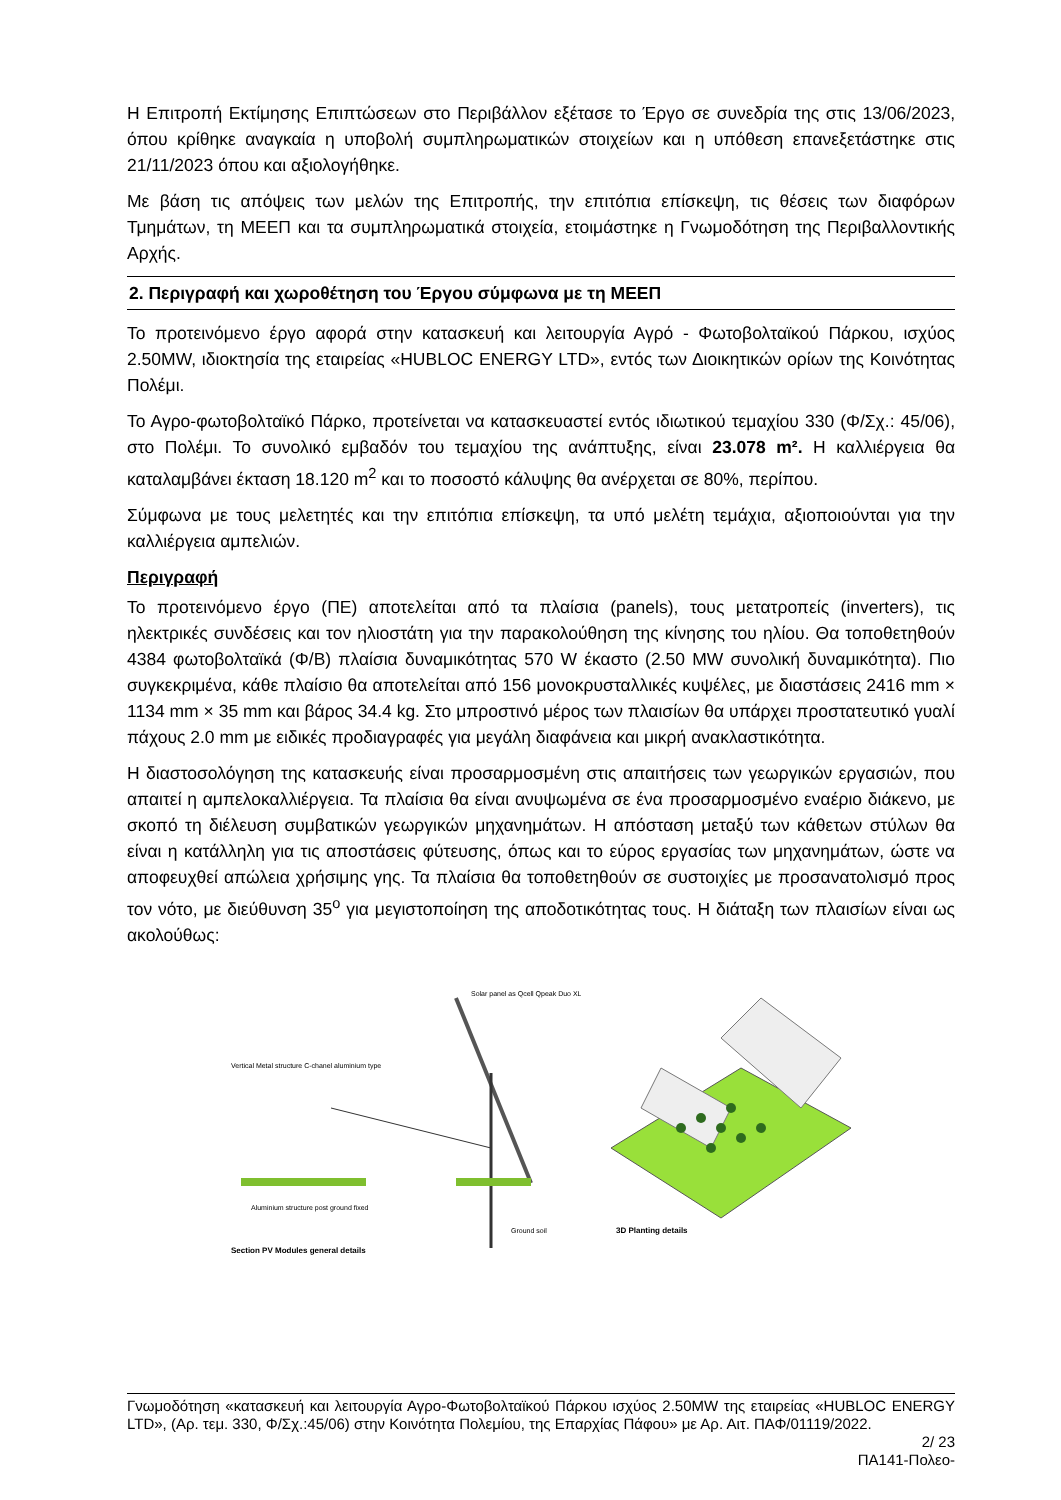Η Επιτροπή Εκτίμησης Επιπτώσεων στο Περιβάλλον εξέτασε το Έργο σε συνεδρία της στις 13/06/2023, όπου κρίθηκε αναγκαία η υποβολή συμπληρωματικών στοιχείων και η υπόθεση επανεξετάστηκε στις 21/11/2023 όπου και αξιολογήθηκε.
Με βάση τις απόψεις των μελών της Επιτροπής, την επιτόπια επίσκεψη, τις θέσεις των διαφόρων Τμημάτων, τη ΜΕΕΠ και τα συμπληρωματικά στοιχεία, ετοιμάστηκε η Γνωμοδότηση της Περιβαλλοντικής Αρχής.
2. Περιγραφή και χωροθέτηση του Έργου σύμφωνα με τη ΜΕΕΠ
Το προτεινόμενο έργο αφορά στην κατασκευή και λειτουργία Αγρό - Φωτοβολταϊκού Πάρκου, ισχύος 2.50MW, ιδιοκτησία της εταιρείας «HUBLOC ENERGY LTD», εντός των Διοικητικών ορίων της Κοινότητας Πολέμι.
Το Αγρο-φωτοβολταϊκό Πάρκο, προτείνεται να κατασκευαστεί εντός ιδιωτικού τεμαχίου 330 (Φ/Σχ.: 45/06), στο Πολέμι. Το συνολικό εμβαδόν του τεμαχίου της ανάπτυξης, είναι 23.078 m². Η καλλιέργεια θα καταλαμβάνει έκταση 18.120 m<sup>2</sup> και το ποσοστό κάλυψης θα ανέρχεται σε 80%, περίπου.
Σύμφωνα με τους μελετητές και την επιτόπια επίσκεψη, τα υπό μελέτη τεμάχια, αξιοποιούνται για την καλλιέργεια αμπελιών.
Περιγραφή
Το προτεινόμενο έργο (ΠΕ) αποτελείται από τα πλαίσια (panels), τους μετατροπείς (inverters), τις ηλεκτρικές συνδέσεις και τον ηλιοστάτη για την παρακολούθηση της κίνησης του ηλίου. Θα τοποθετηθούν 4384 φωτοβολταϊκά (Φ/Β) πλαίσια δυναμικότητας 570 W έκαστο (2.50 MW συνολική δυναμικότητα). Πιο συγκεκριμένα, κάθε πλαίσιο θα αποτελείται από 156 μονοκρυσταλλικές κυψέλες, με διαστάσεις 2416 mm × 1134 mm × 35 mm και βάρος 34.4 kg. Στο μπροστινό μέρος των πλαισίων θα υπάρχει προστατευτικό γυαλί πάχους 2.0 mm με ειδικές προδιαγραφές για μεγάλη διαφάνεια και μικρή ανακλαστικότητα.
Η διαστοσολόγηση της κατασκευής είναι προσαρμοσμένη στις απαιτήσεις των γεωργικών εργασιών, που απαιτεί η αμπελοκαλλιέργεια. Τα πλαίσια θα είναι ανυψωμένα σε ένα προσαρμοσμένο εναέριο διάκενο, με σκοπό τη διέλευση συμβατικών γεωργικών μηχανημάτων. Η απόσταση μεταξύ των κάθετων στύλων θα είναι η κατάλληλη για τις αποστάσεις φύτευσης, όπως και το εύρος εργασίας των μηχανημάτων, ώστε να αποφευχθεί απώλεια χρήσιμης γης. Τα πλαίσια θα τοποθετηθούν σε συστοιχίες με προσανατολισμό προς τον νότο, με διεύθυνση 35<sup>ο</sup> για μεγιστοποίηση της αποδοτικότητας τους. Η διάταξη των πλαισίων είναι ως ακολούθως:
Vertical Metal structure C-chanel aluminium type
Solar panel as Qcell Qpeak Duo XL
Aluminium structure post ground fixed
Ground soil
Section PV Modules general details
3D Planting details
Γνωμοδότηση «κατασκευή και λειτουργία Αγρο-Φωτοβολταϊκού Πάρκου ισχύος 2.50MW της εταιρείας «HUBLOC ENERGY LTD», (Αρ. τεμ. 330, Φ/Σχ.:45/06) στην Κοινότητα Πολεμίου, της Επαρχίας Πάφου» με Αρ. Αιτ. ΠΑΦ/01119/2022.
2/ 23
ΠΑ141-Πολεο-